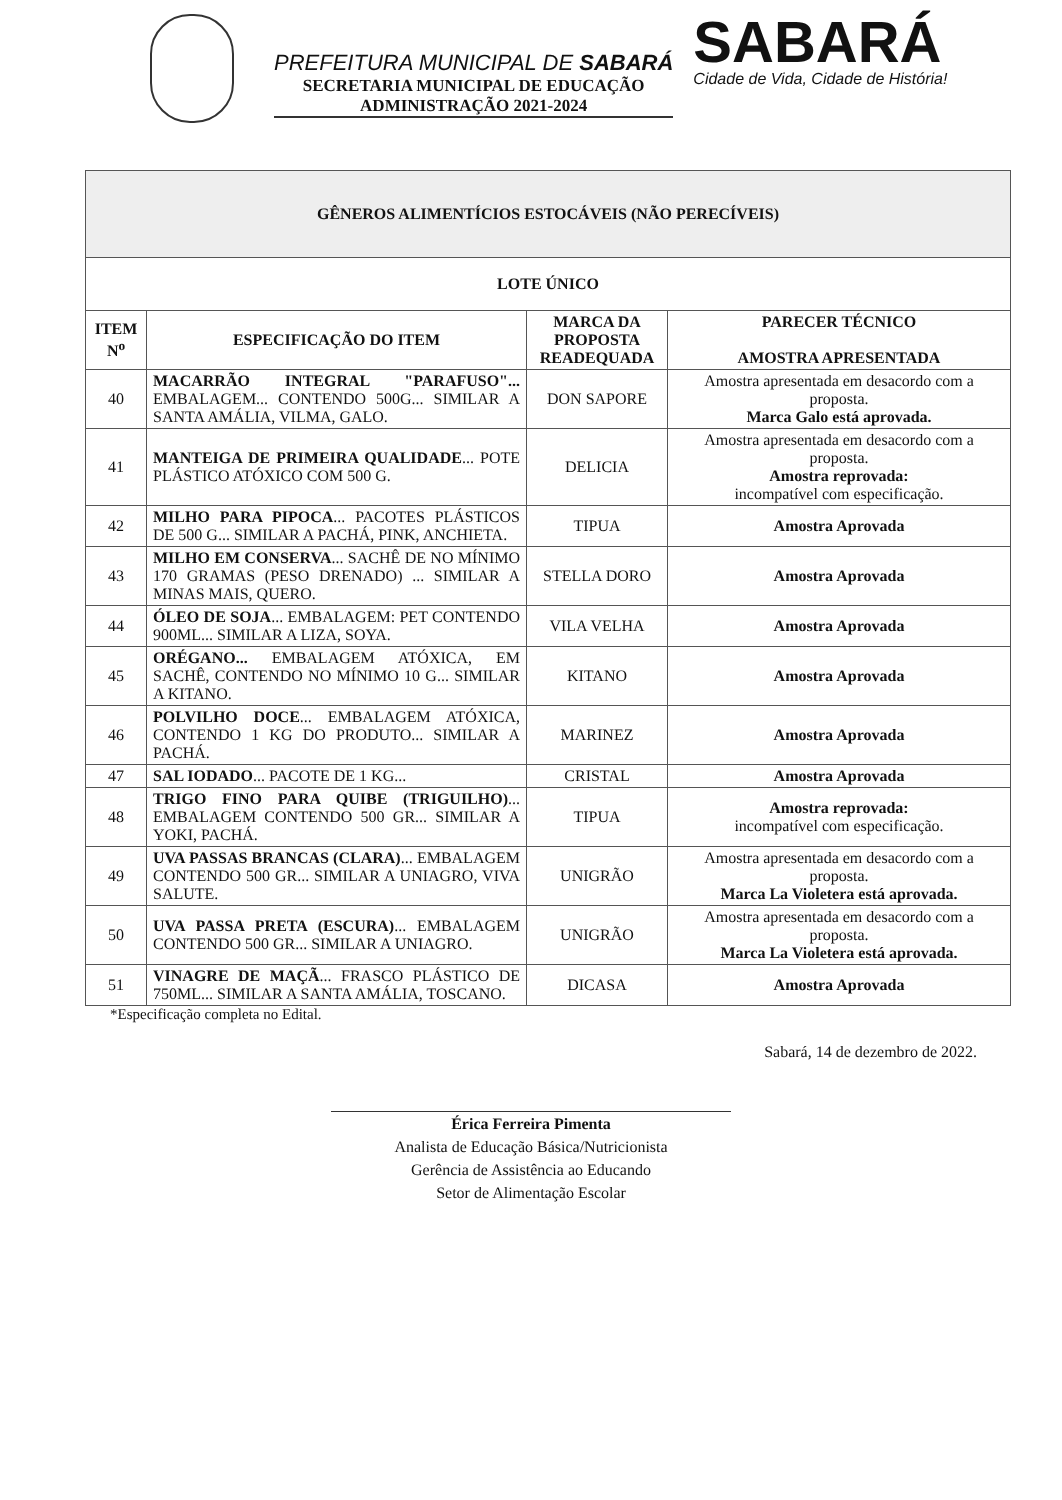PREFEITURA MUNICIPAL DE SABARÁ
SECRETARIA MUNICIPAL DE EDUCAÇÃO
ADMINISTRAÇÃO 2021-2024
SABARÁ
Cidade de Vida, Cidade de História!
| GÊNEROS ALIMENTÍCIOS ESTOCÁVEIS (NÃO PERECÍVEIS) | | | |
| --- | --- | --- | --- |
| LOTE ÚNICO | | | |
| ITEM N<sup>o</sup> | ESPECIFICAÇÃO DO ITEM | MARCA DA PROPOSTA READEQUADA | PARECER TÉCNICO AMOSTRA APRESENTADA |
| 40 | MACARRÃO INTEGRAL "PARAFUSO"... EMBALAGEM... CONTENDO 500G... SIMILAR A SANTA AMÁLIA, VILMA, GALO. | DON SAPORE | Amostra apresentada em desacordo com a proposta. Marca Galo está aprovada. |
| 41 | MANTEIGA DE PRIMEIRA QUALIDADE ... POTE PLÁSTICO ATÓXICO COM 500 G. | DELICIA | Amostra apresentada em desacordo com a proposta. Amostra reprovada: incompatível com especificação. |
| 42 | MILHO PARA PIPOCA ... PACOTES PLÁSTICOS DE 500 G... SIMILAR A PACHÁ, PINK, ANCHIETA. | TIPUA | Amostra Aprovada |
| 43 | MILHO EM CONSERVA ... SACHÊ DE NO MÍNIMO 170 GRAMAS (PESO DRENADO) ... SIMILAR A MINAS MAIS, QUERO. | STELLA DORO | Amostra Aprovada |
| 44 | ÓLEO DE SOJA ... EMBALAGEM: PET CONTENDO 900ML... SIMILAR A LIZA, SOYA. | VILA VELHA | Amostra Aprovada |
| 45 | ORÉGANO... EMBALAGEM ATÓXICA, EM SACHÊ, CONTENDO NO MÍNIMO 10 G... SIMILAR A KITANO. | KITANO | Amostra Aprovada |
| 46 | POLVILHO DOCE ... EMBALAGEM ATÓXICA, CONTENDO 1 KG DO PRODUTO... SIMILAR A PACHÁ. | MARINEZ | Amostra Aprovada |
| 47 | SAL IODADO ... PACOTE DE 1 KG... | CRISTAL | Amostra Aprovada |
| 48 | TRIGO FINO PARA QUIBE (TRIGUILHO) ... EMBALAGEM CONTENDO 500 GR... SIMILAR A YOKI, PACHÁ. | TIPUA | Amostra reprovada: incompatível com especificação. |
| 49 | UVA PASSAS BRANCAS (CLARA) ... EMBALAGEM CONTENDO 500 GR... SIMILAR A UNIAGRO, VIVA SALUTE. | UNIGRÃO | Amostra apresentada em desacordo com a proposta. Marca La Violetera está aprovada. |
| 50 | UVA PASSA PRETA (ESCURA) ... EMBALAGEM CONTENDO 500 GR... SIMILAR A UNIAGRO. | UNIGRÃO | Amostra apresentada em desacordo com a proposta. Marca La Violetera está aprovada. |
| 51 | VINAGRE DE MAÇÃ ... FRASCO PLÁSTICO DE 750ML... SIMILAR A SANTA AMÁLIA, TOSCANO. | DICASA | Amostra Aprovada |
*Especificação completa no Edital.
Sabará, 14 de dezembro de 2022.
Érica Ferreira Pimenta
Analista de Educação Básica/Nutricionista
Gerência de Assistência ao Educando
Setor de Alimentação Escolar